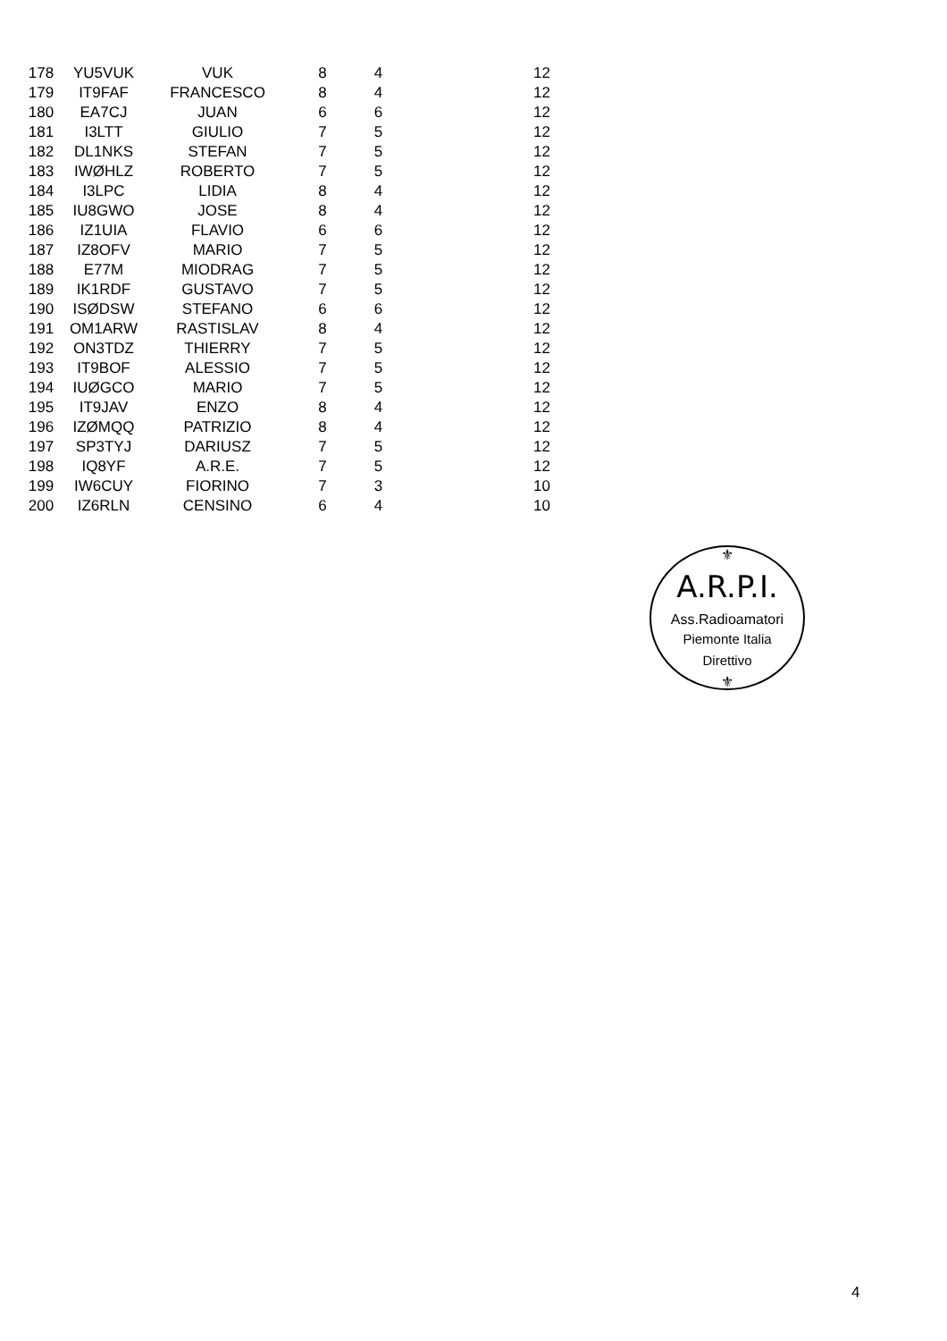| 178 | YU5VUK | VUK | 8 | 4 | 12 |
| 179 | IT9FAF | FRANCESCO | 8 | 4 | 12 |
| 180 | EA7CJ | JUAN | 6 | 6 | 12 |
| 181 | I3LTT | GIULIO | 7 | 5 | 12 |
| 182 | DL1NKS | STEFAN | 7 | 5 | 12 |
| 183 | IWØHLZ | ROBERTO | 7 | 5 | 12 |
| 184 | I3LPC | LIDIA | 8 | 4 | 12 |
| 185 | IU8GWO | JOSE | 8 | 4 | 12 |
| 186 | IZ1UIA | FLAVIO | 6 | 6 | 12 |
| 187 | IZ8OFV | MARIO | 7 | 5 | 12 |
| 188 | E77M | MIODRAG | 7 | 5 | 12 |
| 189 | IK1RDF | GUSTAVO | 7 | 5 | 12 |
| 190 | ISØDSW | STEFANO | 6 | 6 | 12 |
| 191 | OM1ARW | RASTISLAV | 8 | 4 | 12 |
| 192 | ON3TDZ | THIERRY | 7 | 5 | 12 |
| 193 | IT9BOF | ALESSIO | 7 | 5 | 12 |
| 194 | IUØGCO | MARIO | 7 | 5 | 12 |
| 195 | IT9JAV | ENZO | 8 | 4 | 12 |
| 196 | IZØMQQ | PATRIZIO | 8 | 4 | 12 |
| 197 | SP3TYJ | DARIUSZ | 7 | 5 | 12 |
| 198 | IQ8YF | A.R.E. | 7 | 5 | 12 |
| 199 | IW6CUY | FIORINO | 7 | 3 | 10 |
| 200 | IZ6RLN | CENSINO | 6 | 4 | 10 |
⚜
⚜
A.R.P.I.
Ass.Radioamatori
Piemonte Italia
Direttivo
4